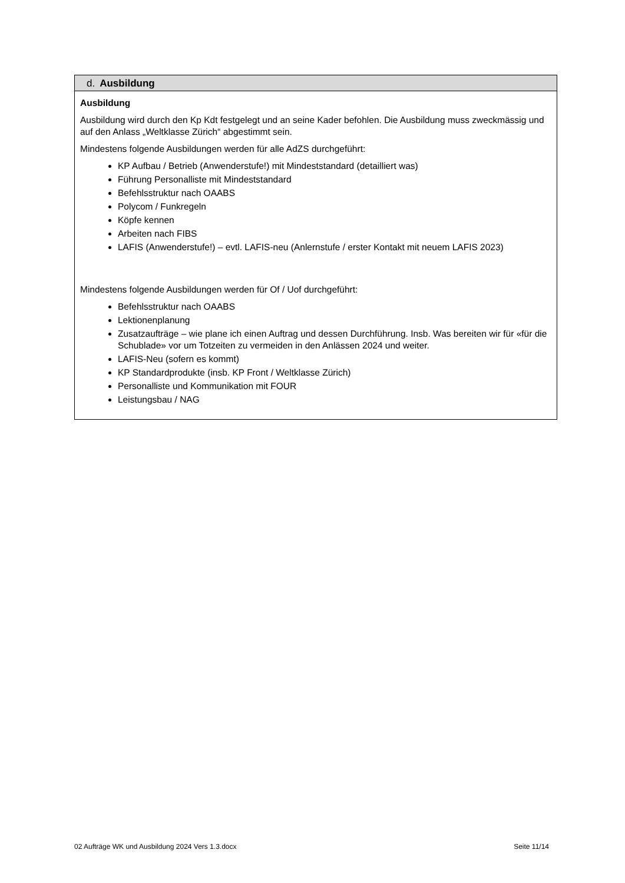d. Ausbildung
Ausbildung
Ausbildung wird durch den Kp Kdt festgelegt und an seine Kader befohlen. Die Ausbildung muss zweckmässig und auf den Anlass „Weltklasse Zürich“ abgestimmt sein.
Mindestens folgende Ausbildungen werden für alle AdZS durchgeführt:
KP Aufbau / Betrieb (Anwenderstufe!) mit Mindeststandard (detailliert was)
Führung Personalliste mit Mindeststandard
Befehlsstruktur nach OAABS
Polycom / Funkregeln
Köpfe kennen
Arbeiten nach FIBS
LAFIS (Anwenderstufe!) – evtl. LAFIS-neu (Anlernstufe / erster Kontakt mit neuem LAFIS 2023)
Mindestens folgende Ausbildungen werden für Of / Uof durchgeführt:
Befehlsstruktur nach OAABS
Lektionenplanung
Zusatzaufträge – wie plane ich einen Auftrag und dessen Durchführung. Insb. Was bereiten wir für «für die Schublade» vor um Totzeiten zu vermeiden in den Anlässen 2024 und weiter.
LAFIS-Neu (sofern es kommt)
KP Standardprodukte (insb. KP Front / Weltklasse Zürich)
Personalliste und Kommunikation mit FOUR
Leistungsbau / NAG
02 Aufträge WK und Ausbildung 2024 Vers 1.3.docx Seite 11/14